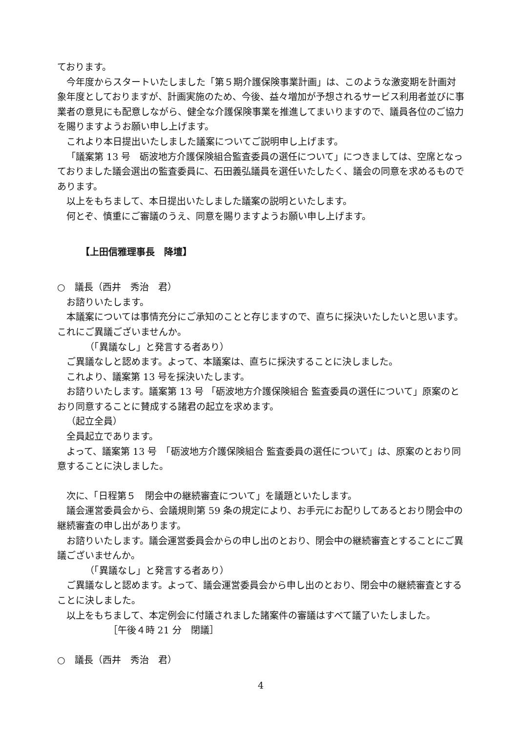ております。
今年度からスタートいたしました「第５期介護保険事業計画」は、このような激変期を計画対象年度としておりますが、計画実施のため、今後、益々増加が予想されるサービス利用者並びに事業者の意見にも配意しながら、健全な介護保険事業を推進してまいりますので、議員各位のご協力を賜りますようお願い申し上げます。
これより本日提出いたしました議案についてご説明申し上げます。
「議案第 13 号　砺波地方介護保険組合監査委員の選任について」につきましては、空席となっておりました議会選出の監査委員に、石田義弘議員を選任いたしたく、議会の同意を求めるものであります。
以上をもちまして、本日提出いたしました議案の説明といたします。
何とぞ、慎重にご審議のうえ、同意を賜りますようお願い申し上げます。
【上田信雅理事長　降壇】
○　議長（西井　秀治　君）
お諮りいたします。
本議案については事情充分にご承知のことと存じますので、直ちに採決いたしたいと思います。これにご異議ございませんか。
（「異議なし」と発言する者あり）
ご異議なしと認めます。よって、本議案は、直ちに採決することに決しました。
これより、議案第 13 号を採決いたします。
お諮りいたします。議案第 13 号 「砺波地方介護保険組合 監査委員の選任について」原案のとおり同意することに賛成する諸君の起立を求めます。
（起立全員）
全員起立であります。
よって、議案第 13 号　「砺波地方介護保険組合 監査委員の選任について」は、原案のとおり同意することに決しました。
次に、「日程第５　閉会中の継続審査について」を議題といたします。
議会運営委員会から、会議規則第 59 条の規定により、お手元にお配りしてあるとおり閉会中の継続審査の申し出があります。
お諮りいたします。議会運営委員会からの申し出のとおり、閉会中の継続審査とすることにご異議ございませんか。
（「異議なし」と発言する者あり）
ご異議なしと認めます。よって、議会運営委員会から申し出のとおり、閉会中の継続審査とすることに決しました。
以上をもちまして、本定例会に付議されました諸案件の審議はすべて議了いたしました。
［午後４時 21 分　閉議］
○　議長（西井　秀治　君）
4